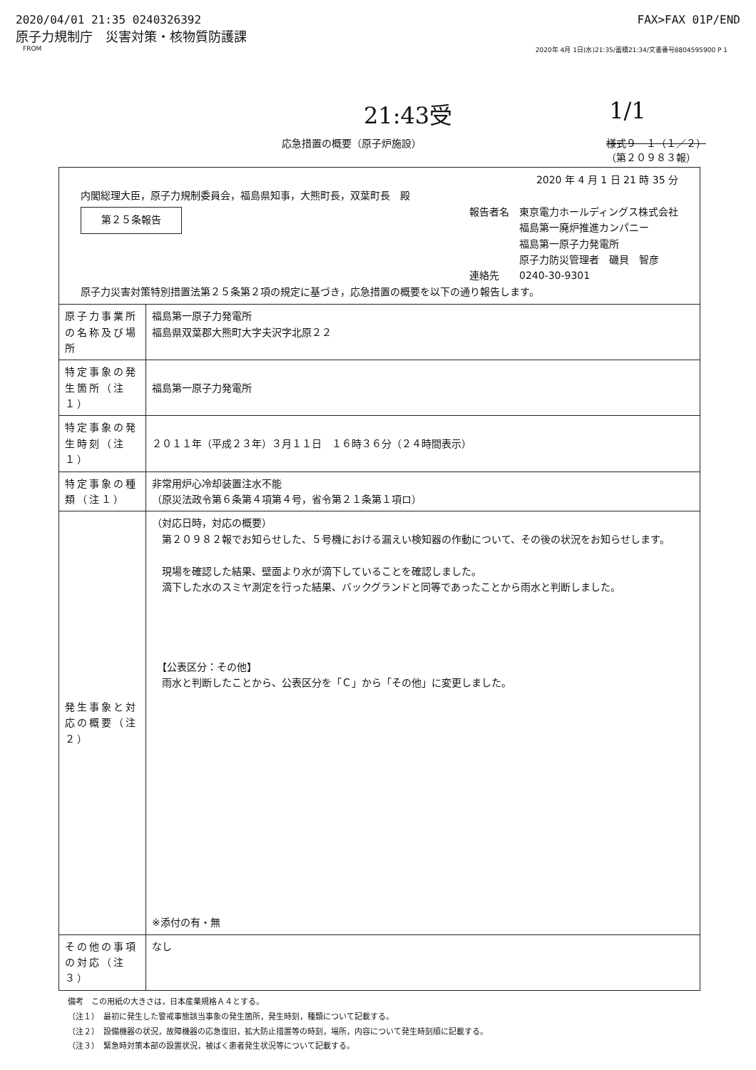2020/04/01 21:35 0240326392 FAX>FAX 01P/END
原子力規制庁　災害対策・核物質防護課
FROM 2020年 4月 1日(水)21:35/蓄積21:34/文書番号8804595900 P 1
21:43受 1/1
応急措置の概要（原子炉施設） 様式９－１（１／２）
（第２０９８３報）
| 2020 年 4 月 1 日 21 時 35 分 内閣総理大臣，原子力規制委員会，福島県知事，大熊町長，双葉町長 殿 第２５条報告 報告者名 東京電力ホールディングス株式会社 福島第一廃炉推進カンパニー 福島第一原子力発電所 原子力防災管理者 磯貝 智彦 連絡先 0240-30-9301 原子力災害対策特別措置法第２５条第２項の規定に基づき，応急措置の概要を以下の通り報告します。 | |
| 原子力事業所の名称及び場所 | 福島第一原子力発電所 福島県双葉郡大熊町大字夫沢字北原２２ |
| 特定事象の発生箇所（注１） | 福島第一原子力発電所 |
| 特定事象の発生時刻（注１） | ２０１１年（平成２３年）３月１１日 １６時３６分（２４時間表示） |
| 特定事象の種類（注１） | 非常用炉心冷却装置注水不能 （原災法政令第６条第４項第４号，省令第２１条第１項ロ） |
| 発生事象と対応の概要（注２） | （対応日時，対応の概要） 第２０９８２報でお知らせした、５号機における漏えい検知器の作動について、その後の状況をお知らせします。 現場を確認した結果、壁面より水が滴下していることを確認しました。 滴下した水のスミヤ測定を行った結果、バックグランドと同等であったことから雨水と判断しました。 【公表区分：その他】 雨水と判断したことから、公表区分を「Ｃ」から「その他」に変更しました。 ※添付の有・無 |
| その他の事項の対応（注３） | なし |
備考　この用紙の大きさは，日本産業規格Ａ４とする。
（注１）　最初に発生した警戒事態該当事象の発生箇所，発生時刻，種類について記載する。
（注２）　設備機器の状況，故障機器の応急復旧，拡大防止措置等の時刻，場所，内容について発生時刻順に記載する。
（注３）　緊急時対策本部の設置状況，被ばく患者発生状況等について記載する。